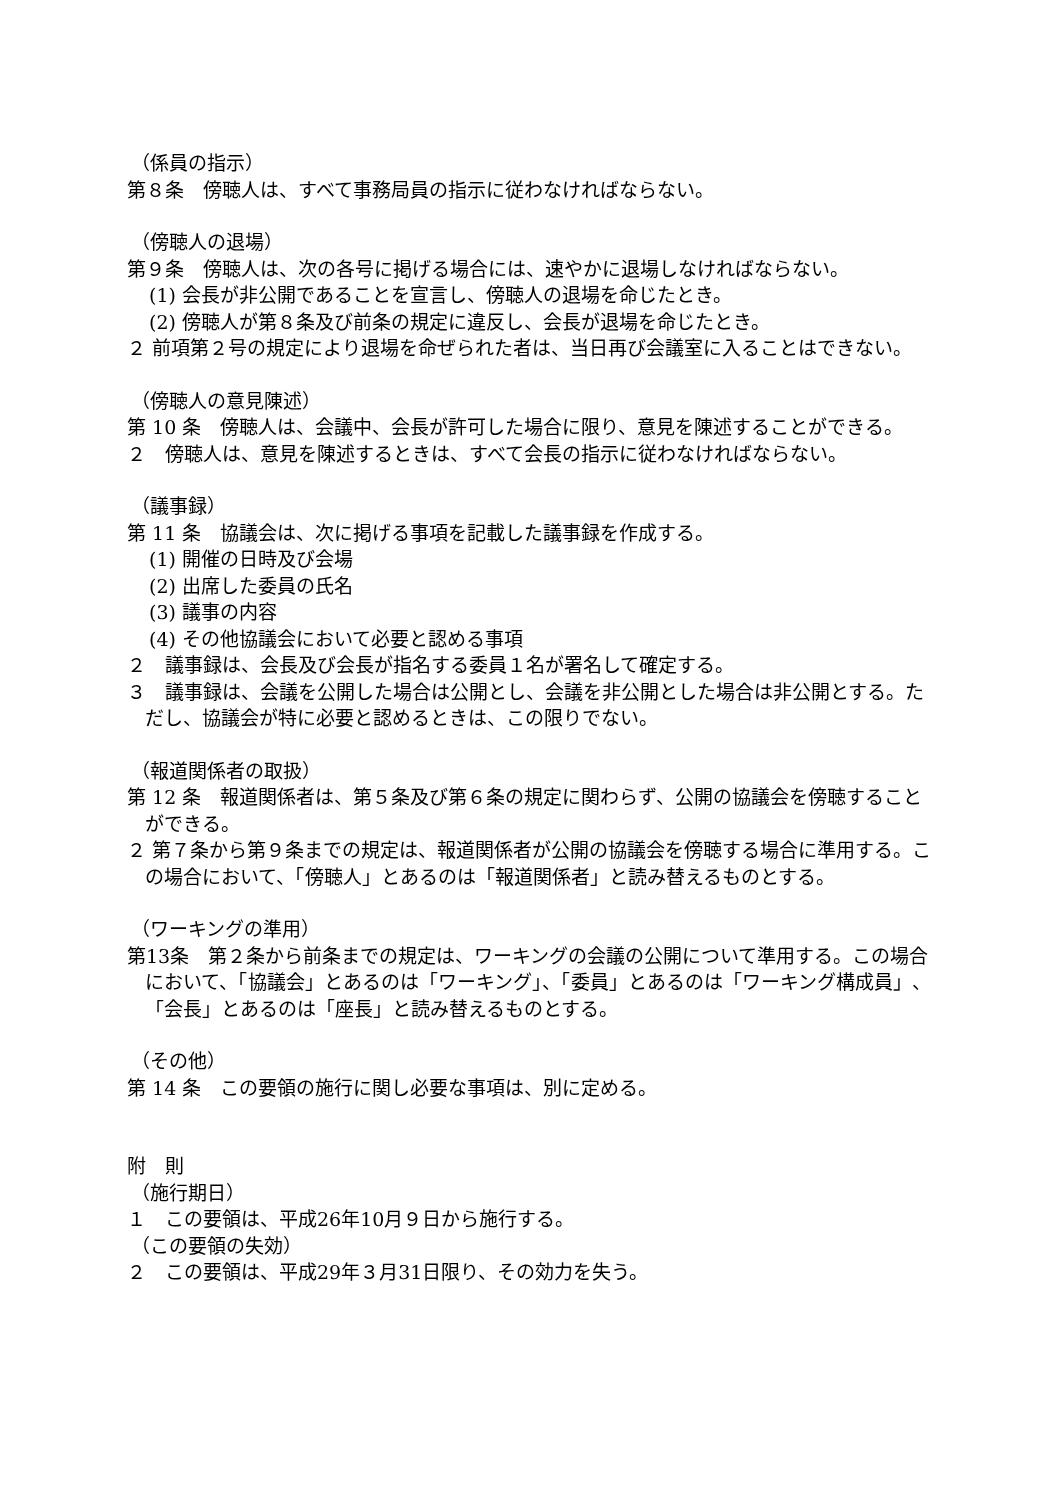（係員の指示）
第８条　傍聴人は、すべて事務局員の指示に従わなければならない。
（傍聴人の退場）
第９条　傍聴人は、次の各号に掲げる場合には、速やかに退場しなければならない。
(1) 会長が非公開であることを宣言し、傍聴人の退場を命じたとき。
(2) 傍聴人が第８条及び前条の規定に違反し、会長が退場を命じたとき。
２ 前項第２号の規定により退場を命ぜられた者は、当日再び会議室に入ることはできない。
（傍聴人の意見陳述）
第 10 条　傍聴人は、会議中、会長が許可した場合に限り、意見を陳述することができる。
２　傍聴人は、意見を陳述するときは、すべて会長の指示に従わなければならない。
（議事録）
第 11 条　協議会は、次に掲げる事項を記載した議事録を作成する。
(1) 開催の日時及び会場
(2) 出席した委員の氏名
(3) 議事の内容
(4) その他協議会において必要と認める事項
２　議事録は、会長及び会長が指名する委員１名が署名して確定する。
３　議事録は、会議を公開した場合は公開とし、会議を非公開とした場合は非公開とする。ただし、協議会が特に必要と認めるときは、この限りでない。
（報道関係者の取扱）
第 12 条　報道関係者は、第５条及び第６条の規定に関わらず、公開の協議会を傍聴することができる。
２ 第７条から第９条までの規定は、報道関係者が公開の協議会を傍聴する場合に準用する。この場合において、「傍聴人」とあるのは「報道関係者」と読み替えるものとする。
（ワーキングの準用）
第13条　第２条から前条までの規定は、ワーキングの会議の公開について準用する。この場合において、「協議会」とあるのは「ワーキング」、「委員」とあるのは「ワーキング構成員」、「会長」とあるのは「座長」と読み替えるものとする。
（その他）
第 14 条　この要領の施行に関し必要な事項は、別に定める。
附　則
（施行期日）
１　この要領は、平成26年10月９日から施行する。
（この要領の失効）
２　この要領は、平成29年３月31日限り、その効力を失う。